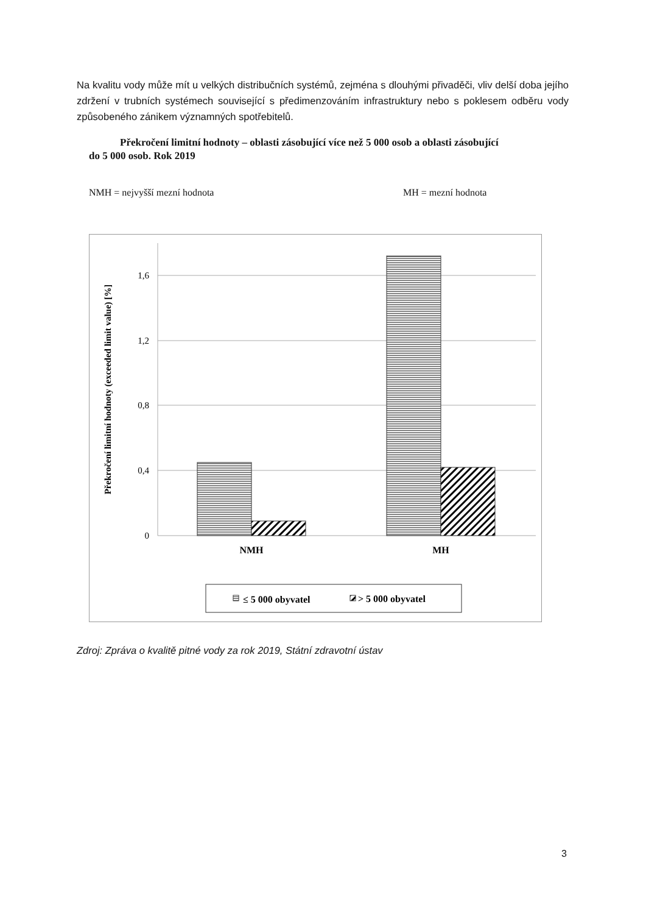Na kvalitu vody může mít u velkých distribučních systémů, zejména s dlouhými přivaděči, vliv delší doba jejího zdržení v trubních systémech související s předimenzováním infrastruktury nebo s poklesem odběru vody způsobeného zánikem významných spotřebitelů.
Překročení limitní hodnoty – oblasti zásobující více než 5 000 osob a oblasti zásobující do 5 000 osob. Rok 2019
NMH = nejvyšší mezní hodnota MH = mezní hodnota
1,6
1,2
0,8
0,4
0
NMH
MH
Překročení limitní hodnoty (exceeded limit value) [%]
≤ 5 000 obyvatel
> 5 000 obyvatel
Zdroj: Zpráva o kvalitě pitné vody za rok 2019, Státní zdravotní ústav
3